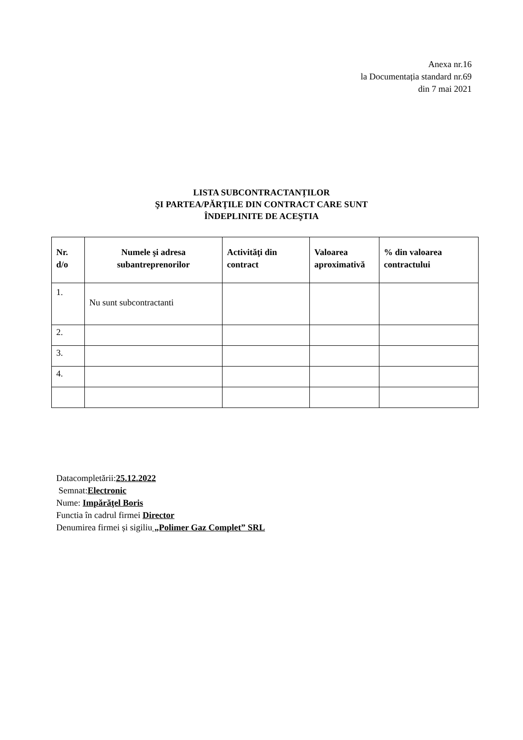Anexa nr.16
la Documentația standard nr.69
din 7 mai 2021
LISTA SUBCONTRACTANȚILOR
ŞI PARTEA/PĂRŢILE DIN CONTRACT CARE SUNT
ÎNDEPLINITE DE ACEŞTIA
| Nr. d/o | Numele şi adresa subantreprenorilor | Activităţi din contract | Valoarea aproximativă | % din valoarea contractului |
| --- | --- | --- | --- | --- |
| 1. | Nu sunt subcontractanti | | | |
| 2. | | | | |
| 3. | | | | |
| 4. | | | | |
Datacompletării:25.12.2022
Semnat:Electronic
Nume: Impărăţel Boris
Functia în cadrul firmei Director
Denumirea firmei și sigiliu „Polimer Gaz Complet” SRL